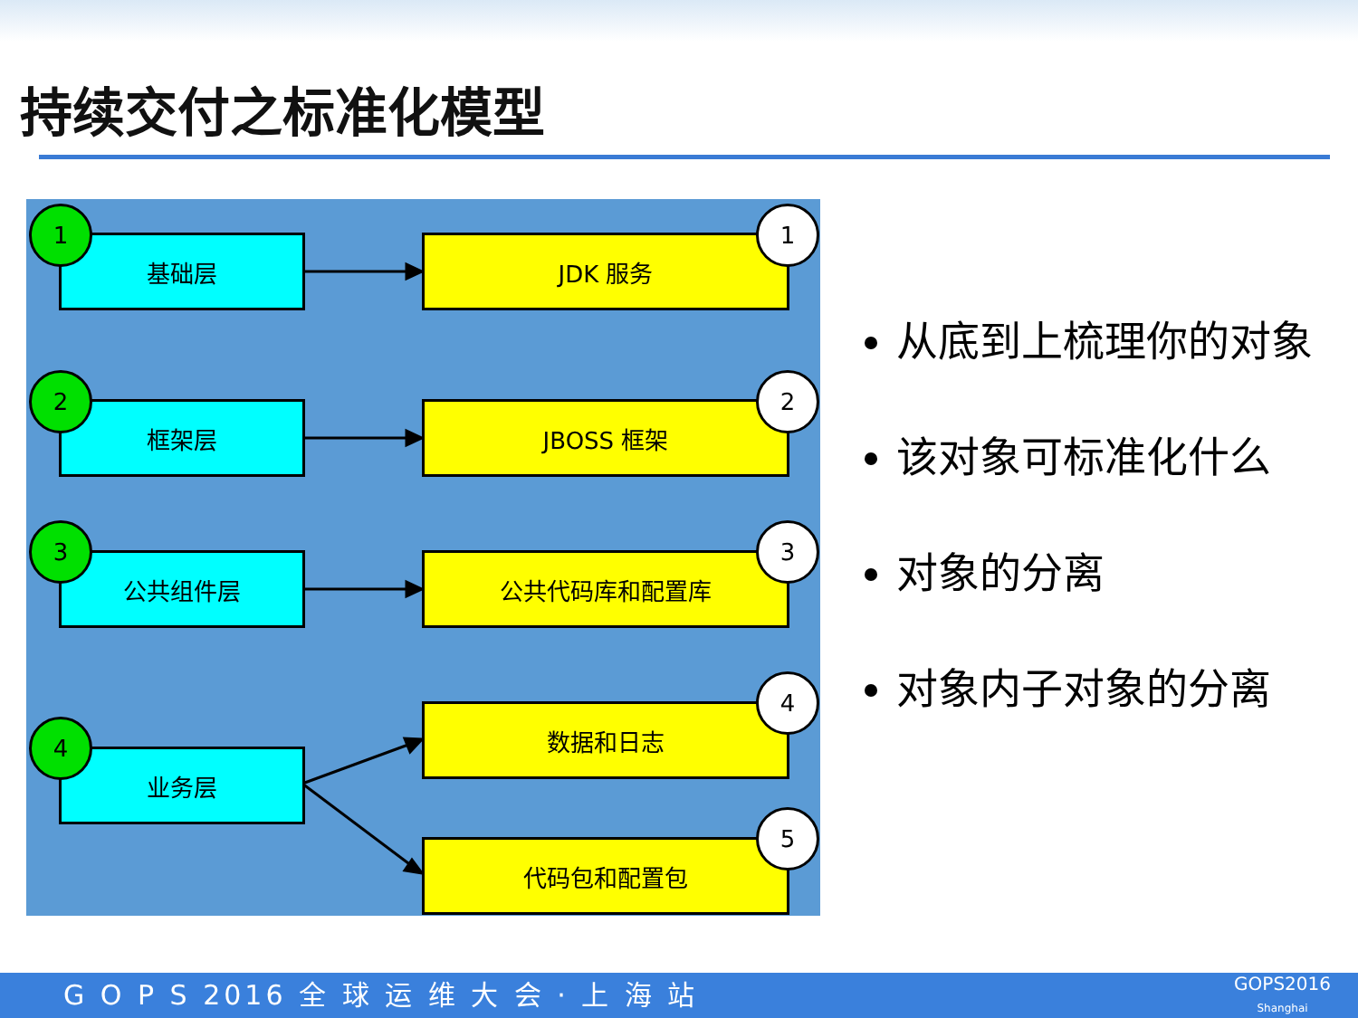持续交付之标准化模型
基础层
1
JDK 服务
1
框架层
2
JBOSS 框架
2
公共组件层
3
公共代码库和配置库
3
业务层
4
数据和日志
4
代码包和配置包
5
从底到上梳理你的对象
该对象可标准化什么
对象的分离
对象内子对象的分离
G O P S 2016 全 球 运 维 大 会 · 上 海 站
GOPS2016
Shanghai